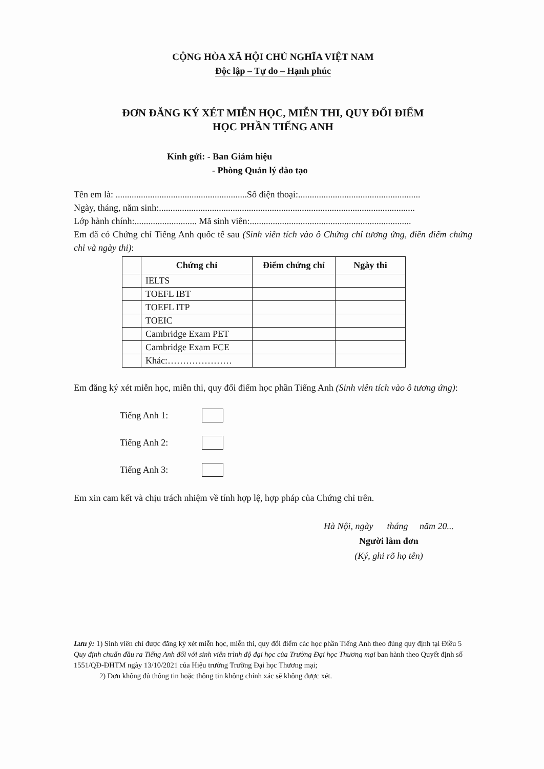CỘNG HÒA XÃ HỘI CHỦ NGHĨA VIỆT NAM
Độc lập – Tự do – Hạnh phúc
ĐƠN ĐĂNG KÝ XÉT MIỄN HỌC, MIỄN THI, QUY ĐỔI ĐIỂM
HỌC PHẦN TIẾNG ANH
Kính gửi: - Ban Giám hiệu
- Phòng Quản lý đào tạo
Tên em là: .........................................................Số điện thoại:.....................................................
Ngày, tháng, năm sinh:...............................................................................................................
Lớp hành chính:........................... Mã sinh viên:......................................................................
Em đã có Chứng chỉ Tiếng Anh quốc tế sau (Sinh viên tích vào ô Chứng chỉ tương ứng, điền điểm chứng chỉ và ngày thi):
| | Chứng chỉ | Điểm chứng chỉ | Ngày thi |
| --- | --- | --- | --- |
| | IELTS | | |
| | TOEFL IBT | | |
| | TOEFL ITP | | |
| | TOEIC | | |
| | Cambridge Exam PET | | |
| | Cambridge Exam FCE | | |
| | Khác:………………… | | |
Em đăng ký xét miễn học, miễn thi, quy đổi điểm học phần Tiếng Anh (Sinh viên tích vào ô tương ứng):
Tiếng Anh 1:
Tiếng Anh 2:
Tiếng Anh 3:
Em xin cam kết và chịu trách nhiệm về tính hợp lệ, hợp pháp của Chứng chỉ trên.
Hà Nội, ngày tháng năm 20...
Người làm đơn
(Ký, ghi rõ họ tên)
Lưu ý: 1) Sinh viên chỉ được đăng ký xét miễn học, miễn thi, quy đổi điểm các học phần Tiếng Anh theo đúng quy định tại Điều 5 Quy định chuẩn đầu ra Tiếng Anh đối với sinh viên trình độ đại học của Trường Đại học Thương mại ban hành theo Quyết định số 1551/QĐ-ĐHTM ngày 13/10/2021 của Hiệu trưởng Trường Đại học Thương mại;
2) Đơn không đủ thông tin hoặc thông tin không chính xác sẽ không được xét.